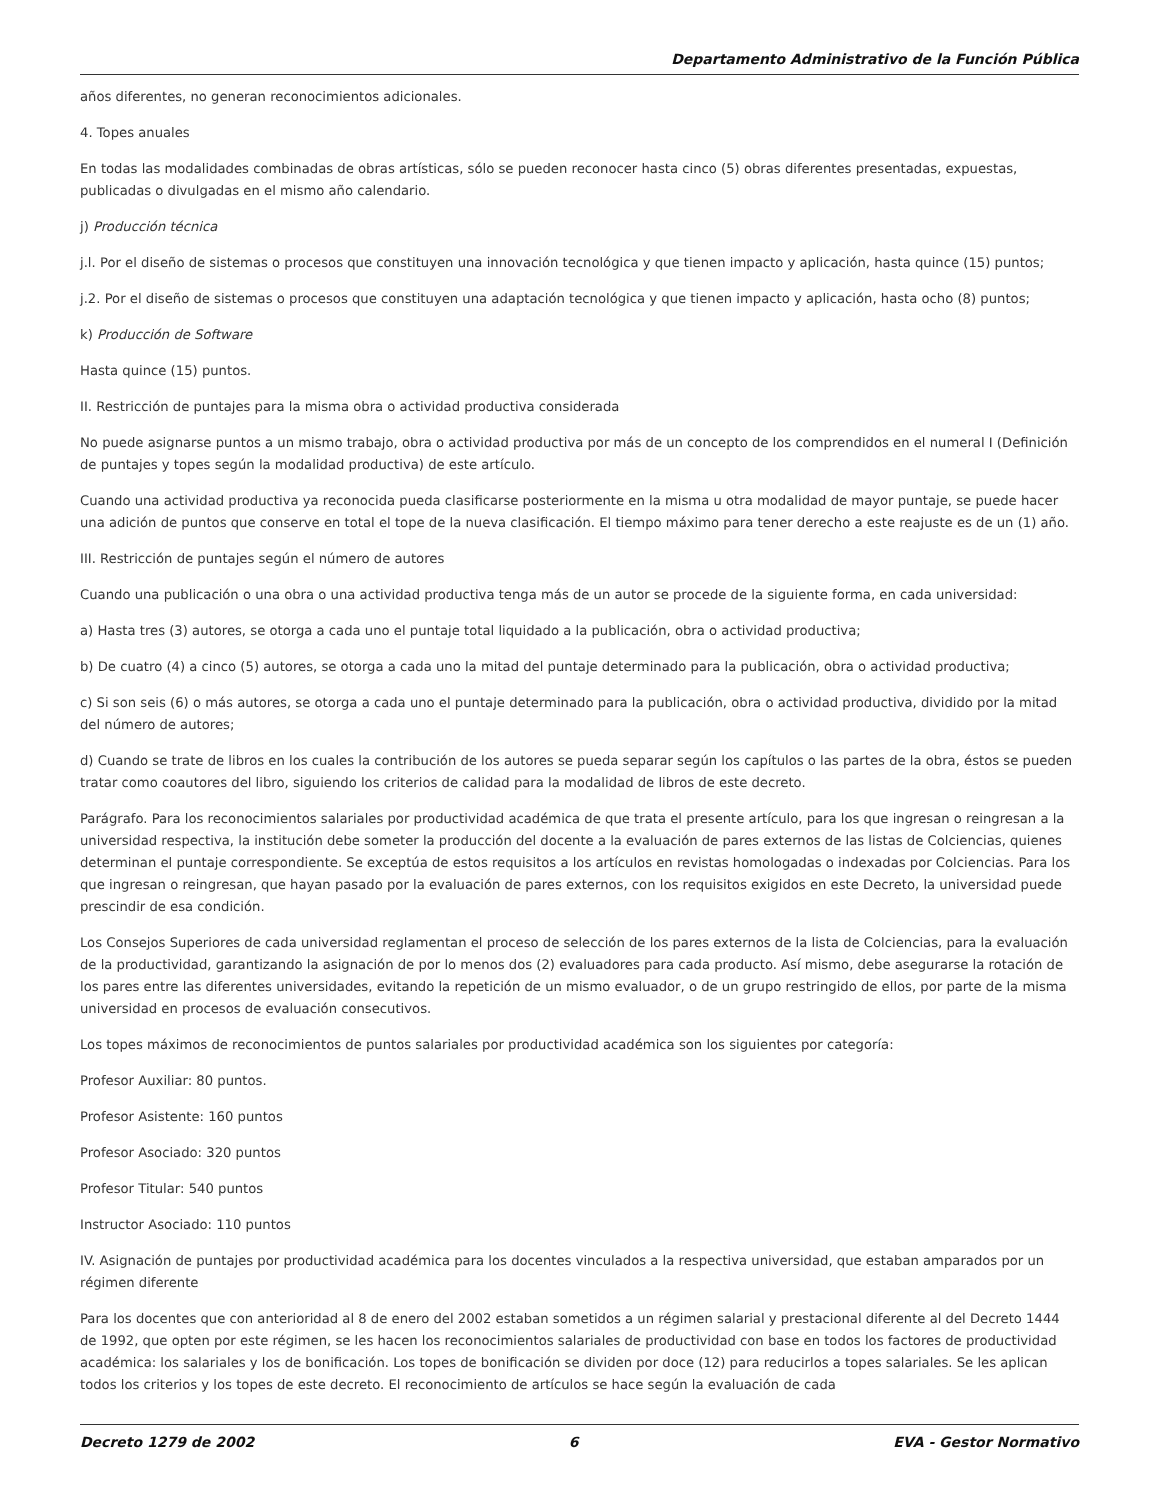Departamento Administrativo de la Función Pública
años diferentes, no generan reconocimientos adicionales.
4. Topes anuales
En todas las modalidades combinadas de obras artísticas, sólo se pueden reconocer hasta cinco (5) obras diferentes presentadas, expuestas, publicadas o divulgadas en el mismo año calendario.
j) Producción técnica
j.l. Por el diseño de sistemas o procesos que constituyen una innovación tecnológica y que tienen impacto y aplicación, hasta quince (15) puntos;
j.2. Por el diseño de sistemas o procesos que constituyen una adaptación tecnológica y que tienen impacto y aplicación, hasta ocho (8) puntos;
k) Producción de Software
Hasta quince (15) puntos.
II. Restricción de puntajes para la misma obra o actividad productiva considerada
No puede asignarse puntos a un mismo trabajo, obra o actividad productiva por más de un concepto de los comprendidos en el numeral I (Definición de puntajes y topes según la modalidad productiva) de este artículo.
Cuando una actividad productiva ya reconocida pueda clasificarse posteriormente en la misma u otra modalidad de mayor puntaje, se puede hacer una adición de puntos que conserve en total el tope de la nueva clasificación. El tiempo máximo para tener derecho a este reajuste es de un (1) año.
III. Restricción de puntajes según el número de autores
Cuando una publicación o una obra o una actividad productiva tenga más de un autor se procede de la siguiente forma, en cada universidad:
a) Hasta tres (3) autores, se otorga a cada uno el puntaje total liquidado a la publicación, obra o actividad productiva;
b) De cuatro (4) a cinco (5) autores, se otorga a cada uno la mitad del puntaje determinado para la publicación, obra o actividad productiva;
c) Si son seis (6) o más autores, se otorga a cada uno el puntaje determinado para la publicación, obra o actividad productiva, dividido por la mitad del número de autores;
d) Cuando se trate de libros en los cuales la contribución de los autores se pueda separar según los capítulos o las partes de la obra, éstos se pueden tratar como coautores del libro, siguiendo los criterios de calidad para la modalidad de libros de este decreto.
Parágrafo. Para los reconocimientos salariales por productividad académica de que trata el presente artículo, para los que ingresan o reingresan a la universidad respectiva, la institución debe someter la producción del docente a la evaluación de pares externos de las listas de Colciencias, quienes determinan el puntaje correspondiente. Se exceptúa de estos requisitos a los artículos en revistas homologadas o indexadas por Colciencias. Para los que ingresan o reingresan, que hayan pasado por la evaluación de pares externos, con los requisitos exigidos en este Decreto, la universidad puede prescindir de esa condición.
Los Consejos Superiores de cada universidad reglamentan el proceso de selección de los pares externos de la lista de Colciencias, para la evaluación de la productividad, garantizando la asignación de por lo menos dos (2) evaluadores para cada producto. Así mismo, debe asegurarse la rotación de los pares entre las diferentes universidades, evitando la repetición de un mismo evaluador, o de un grupo restringido de ellos, por parte de la misma universidad en procesos de evaluación consecutivos.
Los topes máximos de reconocimientos de puntos salariales por productividad académica son los siguientes por categoría:
Profesor Auxiliar: 80 puntos.
Profesor Asistente: 160 puntos
Profesor Asociado: 320 puntos
Profesor Titular: 540 puntos
Instructor Asociado: 110 puntos
IV. Asignación de puntajes por productividad académica para los docentes vinculados a la respectiva universidad, que estaban amparados por un régimen diferente
Para los docentes que con anterioridad al 8 de enero del 2002 estaban sometidos a un régimen salarial y prestacional diferente al del Decreto 1444 de 1992, que opten por este régimen, se les hacen los reconocimientos salariales de productividad con base en todos los factores de productividad académica: los salariales y los de bonificación. Los topes de bonificación se dividen por doce (12) para reducirlos a topes salariales. Se les aplican todos los criterios y los topes de este decreto. El reconocimiento de artículos se hace según la evaluación de cada
Decreto 1279 de 2002 6 EVA - Gestor Normativo